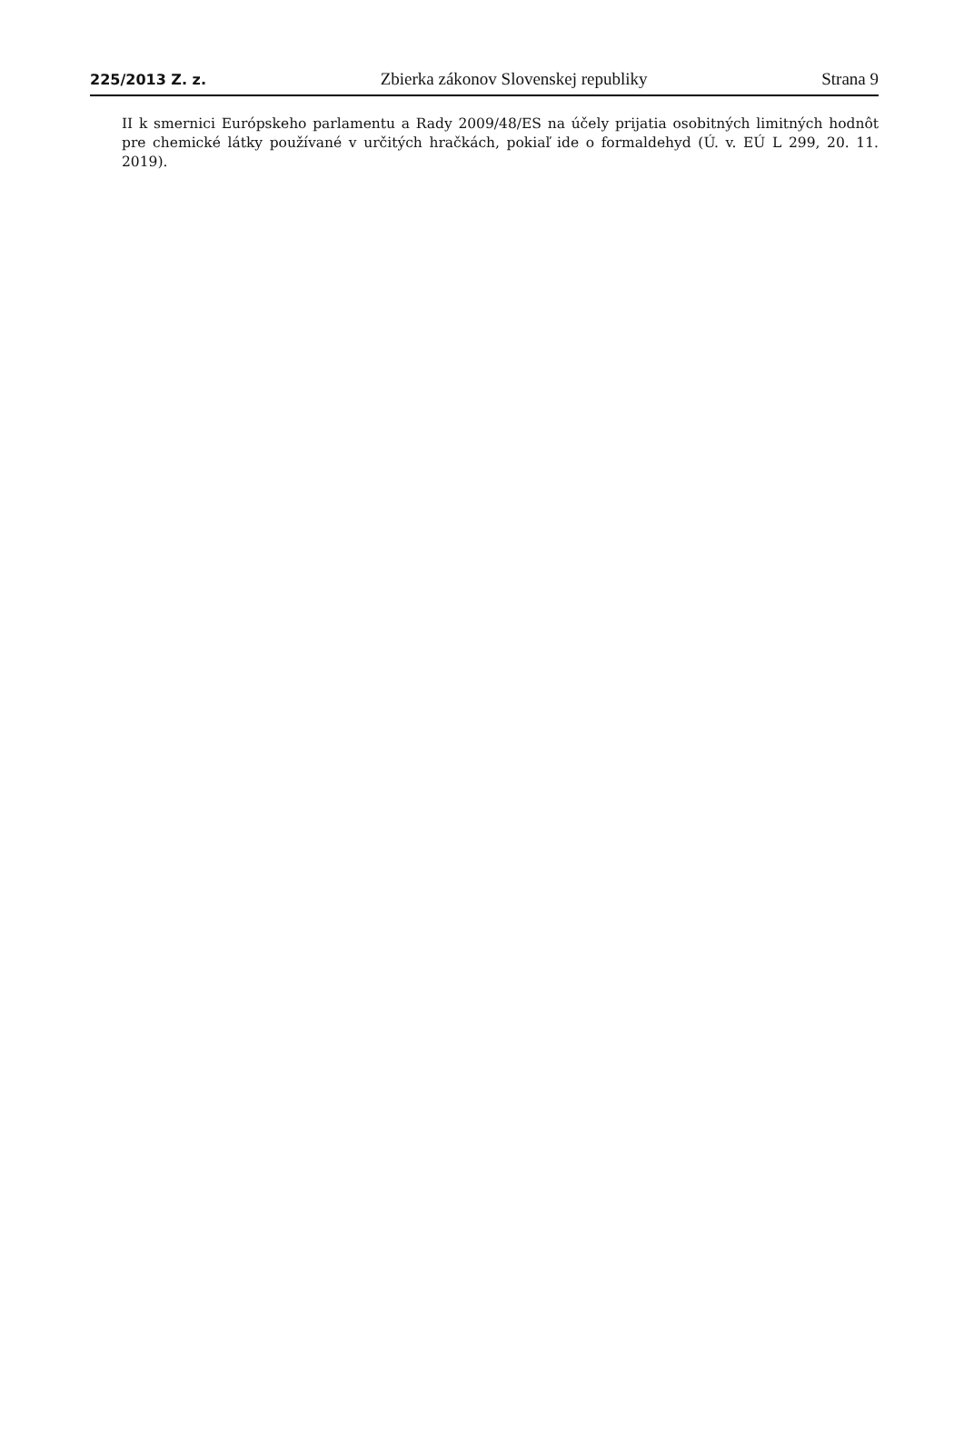225/2013 Z. z. Zbierka zákonov Slovenskej republiky Strana 9
II k smernici Európskeho parlamentu a Rady 2009/48/ES na účely prijatia osobitných limitných hodnôt pre chemické látky používané v určitých hračkách, pokiaľ ide o formaldehyd (Ú. v. EÚ L 299, 20. 11. 2019).